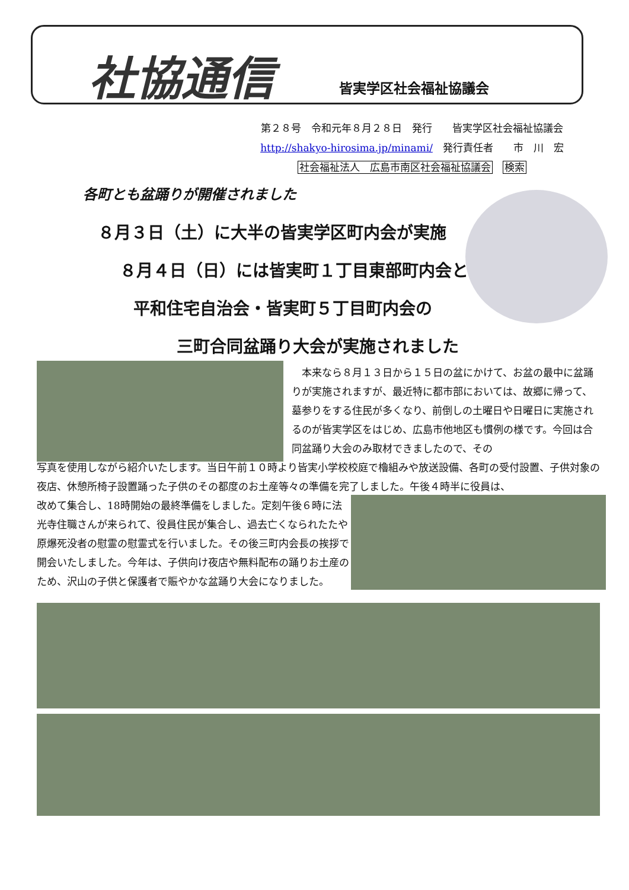社協通信 皆実学区社会福祉協議会
第２８号　令和元年８月２８日　発行　　皆実学区社会福祉協議会
http://shakyo-hirosima.jp/minami/　発行責任者　　市　川　宏
社会福祉法人　広島市南区社会福祉協議会　検索
各町とも盆踊りが開催されました
８月３日（土）に大半の皆実学区町内会が実施
８月４日（日）には皆実町１丁目東部町内会と
平和住宅自治会・皆実町５丁目町内会の
三町合同盆踊り大会が実施されました
　本来なら８月１３日から１５日の盆にかけて、お盆の最中に盆踊りが実施されますが、最近特に都市部においては、故郷に帰って、墓参りをする住民が多くなり、前倒しの土曜日や日曜日に実施されるのが皆実学区をはじめ、広島市他地区も慣例の様です。今回は合同盆踊り大会のみ取材できましたので、その
写真を使用しながら紹介いたします。当日午前１０時より皆実小学校校庭で櫓組みや放送設備、各町の受付設置、子供対象の夜店、休憩所椅子設置踊った子供のその都度のお土産等々の準備を完了しました。午後４時半に役員は、
改めて集合し、18時開始の最終準備をしました。定刻午後６時に法光寺住職さんが来られて、役員住民が集合し、過去亡くなられたたや原爆死没者の慰霊の慰霊式を行いました。その後三町内会長の挨拶で開会いたしました。今年は、子供向け夜店や無料配布の踊りお土産のため、沢山の子供と保護者で賑やかな盆踊り大会になりました。